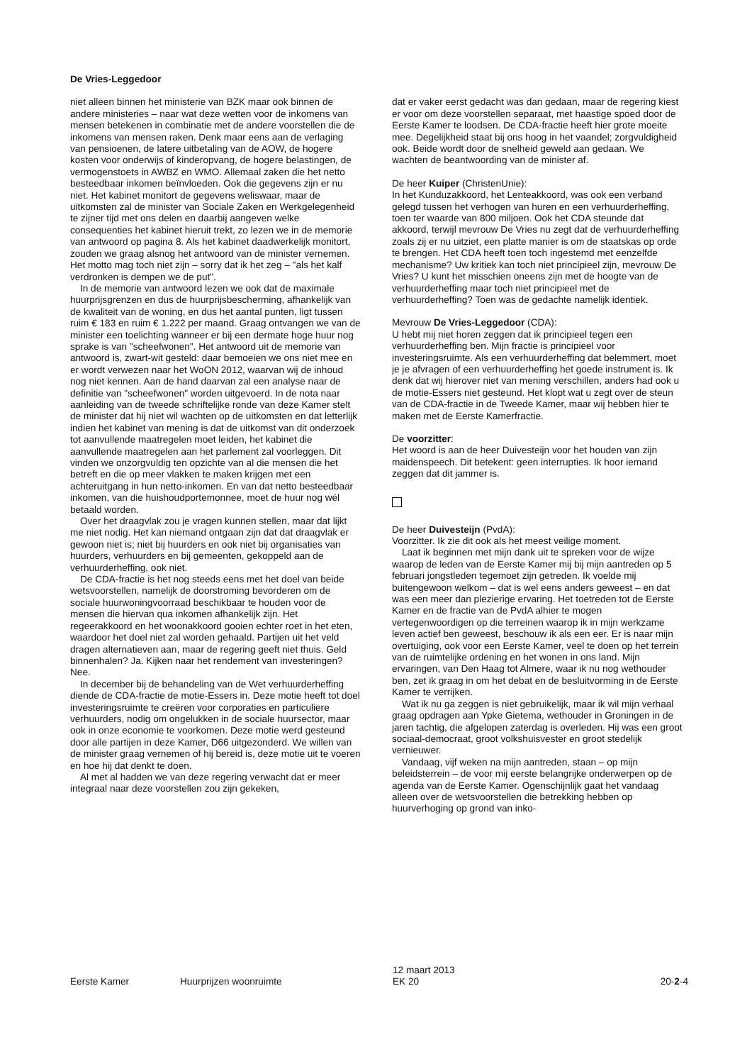De Vries-Leggedoor
niet alleen binnen het ministerie van BZK maar ook binnen de andere ministeries – naar wat deze wetten voor de inkomens van mensen betekenen in combinatie met de andere voorstellen die de inkomens van mensen raken. Denk maar eens aan de verlaging van pensioenen, de latere uitbetaling van de AOW, de hogere kosten voor onderwijs of kinderopvang, de hogere belastingen, de vermogenstoets in AWBZ en WMO. Allemaal zaken die het netto besteedbaar inkomen beïnvloeden. Ook die gegevens zijn er nu niet. Het kabinet monitort de gegevens weliswaar, maar de uitkomsten zal de minister van Sociale Zaken en Werkgelegenheid te zijner tijd met ons delen en daarbij aangeven welke consequenties het kabinet hieruit trekt, zo lezen we in de memorie van antwoord op pagina 8. Als het kabinet daadwerkelijk monitort, zouden we graag alsnog het antwoord van de minister vernemen. Het motto mag toch niet zijn – sorry dat ik het zeg – "als het kalf verdronken is dempen we de put".
In de memorie van antwoord lezen we ook dat de maximale huurprijsgrenzen en dus de huurprijsbescherming, afhankelijk van de kwaliteit van de woning, en dus het aantal punten, ligt tussen ruim € 183 en ruim € 1.222 per maand. Graag ontvangen we van de minister een toelichting wanneer er bij een dermate hoge huur nog sprake is van "scheefwonen". Het antwoord uit de memorie van antwoord is, zwart-wit gesteld: daar bemoeien we ons niet mee en er wordt verwezen naar het WoON 2012, waarvan wij de inhoud nog niet kennen. Aan de hand daarvan zal een analyse naar de definitie van "scheefwonen" worden uitgevoerd. In de nota naar aanleiding van de tweede schriftelijke ronde van deze Kamer stelt de minister dat hij niet wil wachten op de uitkomsten en dat letterlijk indien het kabinet van mening is dat de uitkomst van dit onderzoek tot aanvullende maatregelen moet leiden, het kabinet die aanvullende maatregelen aan het parlement zal voorleggen. Dit vinden we onzorgvuldig ten opzichte van al die mensen die het betreft en die op meer vlakken te maken krijgen met een achteruitgang in hun netto-inkomen. En van dat netto besteedbaar inkomen, van die huishoudportemonnee, moet de huur nog wél betaald worden.
Over het draagvlak zou je vragen kunnen stellen, maar dat lijkt me niet nodig. Het kan niemand ontgaan zijn dat dat draagvlak er gewoon niet is; niet bij huurders en ook niet bij organisaties van huurders, verhuurders en bij gemeenten, gekoppeld aan de verhuurderheffing, ook niet.
De CDA-fractie is het nog steeds eens met het doel van beide wetsvoorstellen, namelijk de doorstroming bevorderen om de sociale huurwoningvoorraad beschikbaar te houden voor de mensen die hiervan qua inkomen afhankelijk zijn. Het regeerakkoord en het woonakkoord gooien echter roet in het eten, waardoor het doel niet zal worden gehaald. Partijen uit het veld dragen alternatieven aan, maar de regering geeft niet thuis. Geld binnenhalen? Ja. Kijken naar het rendement van investeringen? Nee.
In december bij de behandeling van de Wet verhuurderheffing diende de CDA-fractie de motie-Essers in. Deze motie heeft tot doel investeringsruimte te creëren voor corporaties en particuliere verhuurders, nodig om ongelukken in de sociale huursector, maar ook in onze economie te voorkomen. Deze motie werd gesteund door alle partijen in deze Kamer, D66 uitgezonderd. We willen van de minister graag vernemen of hij bereid is, deze motie uit te voeren en hoe hij dat denkt te doen.
Al met al hadden we van deze regering verwacht dat er meer integraal naar deze voorstellen zou zijn gekeken,
dat er vaker eerst gedacht was dan gedaan, maar de regering kiest er voor om deze voorstellen separaat, met haastige spoed door de Eerste Kamer te loodsen. De CDA-fractie heeft hier grote moeite mee. Degelijkheid staat bij ons hoog in het vaandel; zorgvuldigheid ook. Beide wordt door de snelheid geweld aan gedaan. We wachten de beantwoording van de minister af.
De heer Kuiper (ChristenUnie):
In het Kunduzakkoord, het Lenteakkoord, was ook een verband gelegd tussen het verhogen van huren en een verhuurderheffing, toen ter waarde van 800 miljoen. Ook het CDA steunde dat akkoord, terwijl mevrouw De Vries nu zegt dat de verhuurderheffing zoals zij er nu uitziet, een platte manier is om de staatskas op orde te brengen. Het CDA heeft toen toch ingestemd met eenzelfde mechanisme? Uw kritiek kan toch niet principieel zijn, mevrouw De Vries? U kunt het misschien oneens zijn met de hoogte van de verhuurderheffing maar toch niet principieel met de verhuurderheffing? Toen was de gedachte namelijk identiek.
Mevrouw De Vries-Leggedoor (CDA):
U hebt mij niet horen zeggen dat ik principieel tegen een verhuurderheffing ben. Mijn fractie is principieel voor investeringsruimte. Als een verhuurderheffing dat belemmert, moet je je afvragen of een verhuurderheffing het goede instrument is. Ik denk dat wij hierover niet van mening verschillen, anders had ook u de motie-Essers niet gesteund. Het klopt wat u zegt over de steun van de CDA-fractie in de Tweede Kamer, maar wij hebben hier te maken met de Eerste Kamerfractie.
De voorzitter:
Het woord is aan de heer Duivesteijn voor het houden van zijn maidenspeech. Dit betekent: geen interrupties. Ik hoor iemand zeggen dat dit jammer is.
De heer Duivesteijn (PvdA):
Voorzitter. Ik zie dit ook als het meest veilige moment.
Laat ik beginnen met mijn dank uit te spreken voor de wijze waarop de leden van de Eerste Kamer mij bij mijn aantreden op 5 februari jongstleden tegemoet zijn getreden. Ik voelde mij buitengewoon welkom – dat is wel eens anders geweest – en dat was een meer dan plezierige ervaring. Het toetreden tot de Eerste Kamer en de fractie van de PvdA alhier te mogen vertegenwoordigen op die terreinen waarop ik in mijn werkzame leven actief ben geweest, beschouw ik als een eer. Er is naar mijn overtuiging, ook voor een Eerste Kamer, veel te doen op het terrein van de ruimtelijke ordening en het wonen in ons land. Mijn ervaringen, van Den Haag tot Almere, waar ik nu nog wethouder ben, zet ik graag in om het debat en de besluitvorming in de Eerste Kamer te verrijken.
Wat ik nu ga zeggen is niet gebruikelijk, maar ik wil mijn verhaal graag opdragen aan Ypke Gietema, wethouder in Groningen in de jaren tachtig, die afgelopen zaterdag is overleden. Hij was een groot sociaal-democraat, groot volkshuisvester en groot stedelijk vernieuwer.
Vandaag, vijf weken na mijn aantreden, staan – op mijn beleidsterrein – de voor mij eerste belangrijke onderwerpen op de agenda van de Eerste Kamer. Ogenschijnlijk gaat het vandaag alleen over de wetsvoorstellen die betrekking hebben op huurverhoging op grond van inko-
Eerste Kamer Huurprijzen woonruimte
12 maart 2013
EK 20
20-2-4